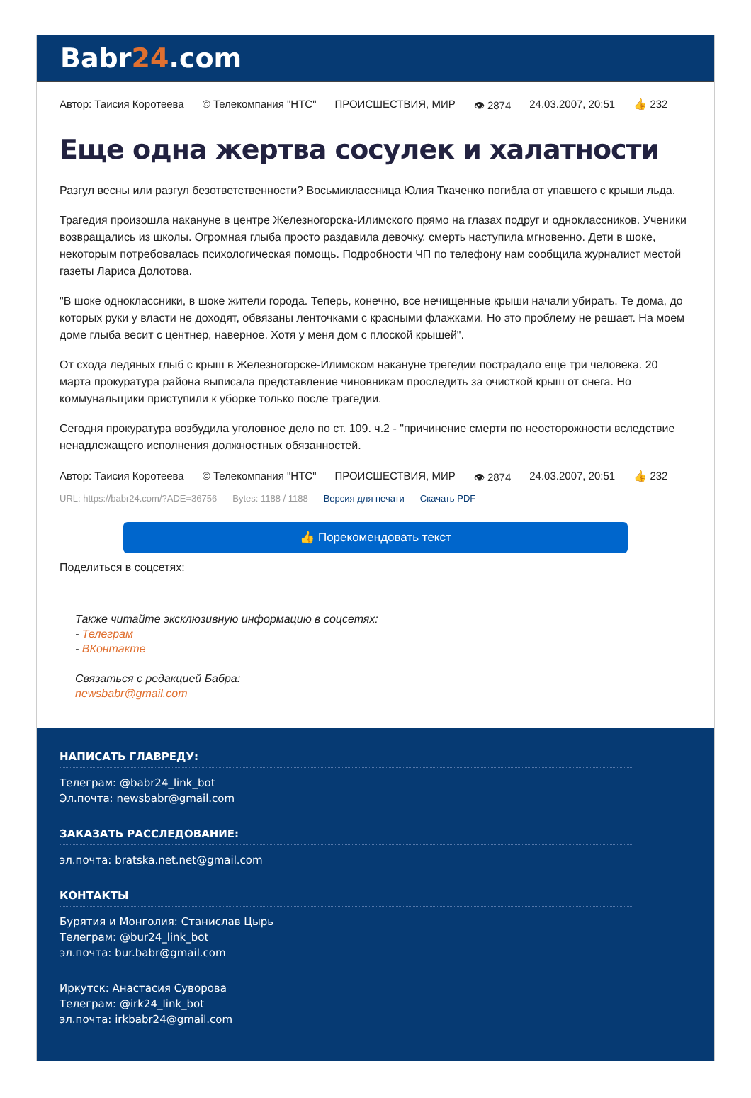Babr24.com
Автор: Таисия Коротеева © Телекомпания "НТС" ПРОИСШЕСТВИЯ, МИР 👁 2874 24.03.2007, 20:51 👍 232
Еще одна жертва сосулек и халатности
Разгул весны или разгул безответственности? Восьмиклассница Юлия Ткаченко погибла от упавшего с крыши льда.
Трагедия произошла накануне в центре Железногорска-Илимского прямо на глазах подруг и одноклассников. Ученики возвращались из школы. Огромная глыба просто раздавила девочку, смерть наступила мгновенно. Дети в шоке, некоторым потребовалась психологическая помощь. Подробности ЧП по телефону нам сообщила журналист местой газеты Лариса Долотова.
"В шоке одноклассники, в шоке жители города. Теперь, конечно, все нечищенные крыши начали убирать. Те дома, до которых руки у власти не доходят, обвязаны ленточками с красными флажками. Но это проблему не решает. На моем доме глыба весит с центнер, наверное. Хотя у меня дом с плоской крышей".
От схода ледяных глыб с крыш в Железногорске-Илимском накануне трегедии пострадало еще три человека. 20 марта прокуратура района выписала представление чиновникам проследить за очисткой крыш от снега. Но коммунальщики приступили к уборке только после трагедии.
Сегодня прокуратура возбудила уголовное дело по ст. 109. ч.2 - "причинение смерти по неосторожности вследствие ненадлежащего исполнения должностных обязанностей.
Автор: Таисия Коротеева © Телекомпания "НТС" ПРОИСШЕСТВИЯ, МИР 👁 2874 24.03.2007, 20:51 👍 232
URL: https://babr24.com/?ADE=36756 Bytes: 1188 / 1188 Версия для печати Скачать PDF
👍 Порекомендовать текст
Поделиться в соцсетях:
Также читайте эксклюзивную информацию в соцсетях:
- Телеграм
- ВКонтакте
Связаться с редакцией Бабра:
newsbabr@gmail.com
НАПИСАТЬ ГЛАВРЕДУ:
Телеграм: @babr24_link_bot
Эл.почта: newsbabr@gmail.com
ЗАКАЗАТЬ РАССЛЕДОВАНИЕ:
эл.почта: bratska.net.net@gmail.com
КОНТАКТЫ
Бурятия и Монголия: Станислав Цырь
Телеграм: @bur24_link_bot
эл.почта: bur.babr@gmail.com
Иркутск: Анастасия Суворова
Телеграм: @irk24_link_bot
эл.почта: irkbabr24@gmail.com